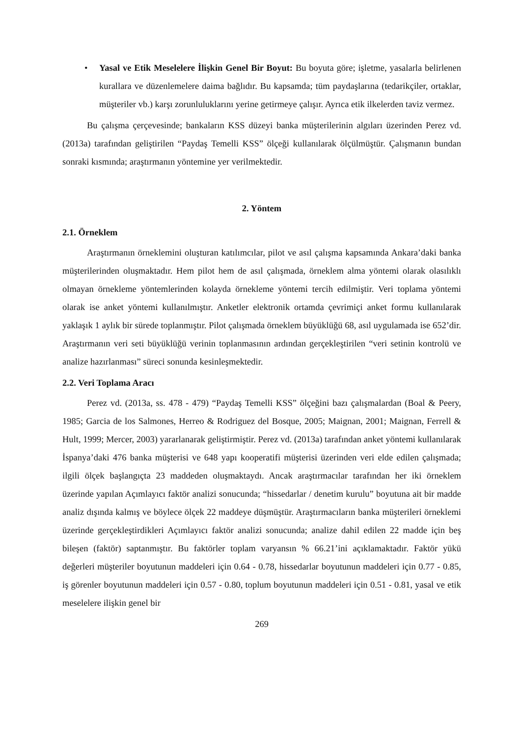• Yasal ve Etik Meselelere İlişkin Genel Bir Boyut: Bu boyuta göre; işletme, yasalarla belirlenen kurallara ve düzenlemelere daima bağlıdır. Bu kapsamda; tüm paydaşlarına (tedarikçiler, ortaklar, müşteriler vb.) karşı zorunluluklarını yerine getirmeye çalışır. Ayrıca etik ilkelerden taviz vermez.
Bu çalışma çerçevesinde; bankaların KSS düzeyi banka müşterilerinin algıları üzerinden Perez vd. (2013a) tarafından geliştirilen “Paydaş Temelli KSS” ölçeği kullanılarak ölçülmüştür. Çalışmanın bundan sonraki kısmında; araştırmanın yöntemine yer verilmektedir.
2. Yöntem
2.1. Örneklem
Araştırmanın örneklemini oluşturan katılımcılar, pilot ve asıl çalışma kapsamında Ankara’daki banka müşterilerinden oluşmaktadır. Hem pilot hem de asıl çalışmada, örneklem alma yöntemi olarak olasılıklı olmayan örnekleme yöntemlerinden kolayda örnekleme yöntemi tercih edilmiştir. Veri toplama yöntemi olarak ise anket yöntemi kullanılmıştır. Anketler elektronik ortamda çevrimiçi anket formu kullanılarak yaklaşık 1 aylık bir sürede toplanmıştır. Pilot çalışmada örneklem büyüklüğü 68, asıl uygulamada ise 652’dir. Araştırmanın veri seti büyüklüğü verinin toplanmasının ardından gerçekleştirilen “veri setinin kontrolü ve analize hazırlanması” süreci sonunda kesinleşmektedir.
2.2. Veri Toplama Aracı
Perez vd. (2013a, ss. 478 - 479) “Paydaş Temelli KSS” ölçeğini bazı çalışmalardan (Boal & Peery, 1985; Garcia de los Salmones, Herreo & Rodriguez del Bosque, 2005; Maignan, 2001; Maignan, Ferrell & Hult, 1999; Mercer, 2003) yararlanarak geliştirmiştir. Perez vd. (2013a) tarafından anket yöntemi kullanılarak İspanya’daki 476 banka müşterisi ve 648 yapı kooperatifi müşterisi üzerinden veri elde edilen çalışmada; ilgili ölçek başlangıçta 23 maddeden oluşmaktaydı. Ancak araştırmacılar tarafından her iki örneklem üzerinde yapılan Açımlayıcı faktör analizi sonucunda; “hissedarlar / denetim kurulu” boyutuna ait bir madde analiz dışında kalmış ve böylece ölçek 22 maddeye düşmüştür. Araştırmacıların banka müşterileri örneklemi üzerinde gerçekleştirdikleri Açımlayıcı faktör analizi sonucunda; analize dahil edilen 22 madde için beş bileşen (faktör) saptanmıştır. Bu faktörler toplam varyansın % 66.21’ini açıklamaktadır. Faktör yükü değerleri müşteriler boyutunun maddeleri için 0.64 - 0.78, hissedarlar boyutunun maddeleri için 0.77 - 0.85, iş görenler boyutunun maddeleri için 0.57 - 0.80, toplum boyutunun maddeleri için 0.51 - 0.81, yasal ve etik meselelere ilişkin genel bir
269